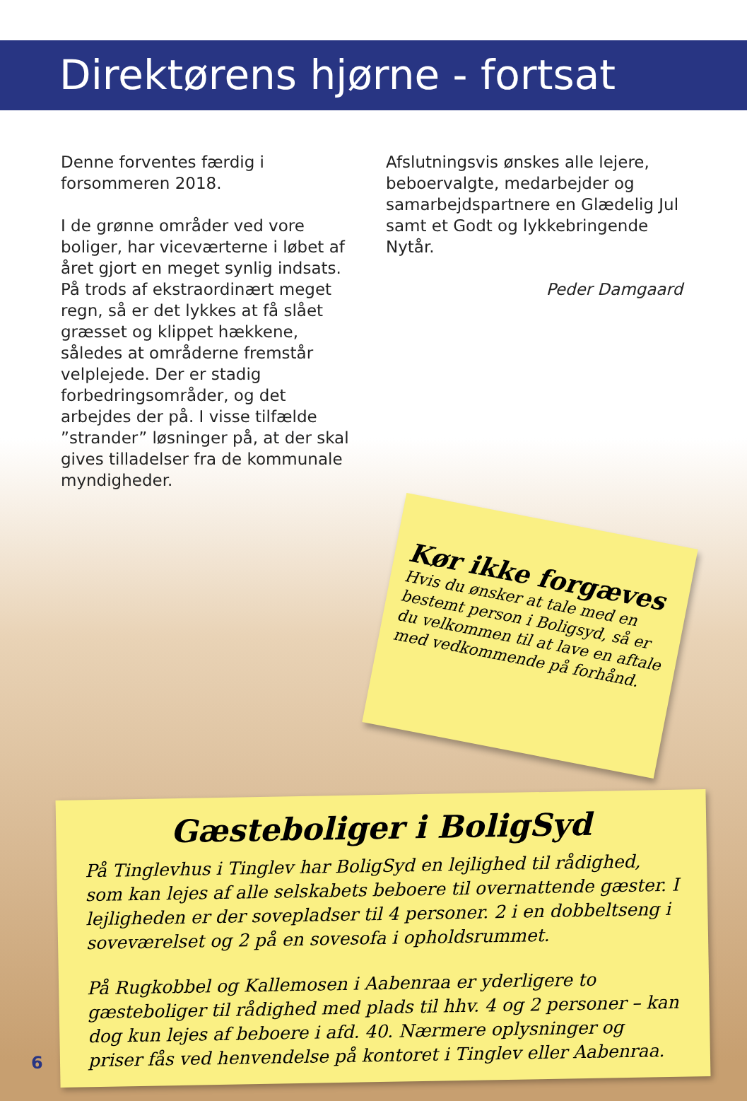Direktørens hjørne - fortsat
Denne forventes færdig i forsommeren 2018.
I de grønne områder ved vore boliger, har viceværterne i løbet af året gjort en meget synlig indsats. På trods af ekstra­ordinært meget regn, så er det lykkes at få slået græsset og klippet hækkene, således at områderne fremstår velplejede. Der er stadig forbedringsområder, og det arbejdes der på. I visse tilfælde ”strander” løsninger på, at der skal gives tilladelser fra de kommunale myndigheder.
Afslutningsvis ønskes alle lejere, beboervalgte, medarbejder og samarbejdspartnere en Glædelig Jul samt et Godt og lykkebringende Nytår.
Peder Damgaard
Kør ikke forgæves
Hvis du ønsker at tale med en bestemt person i Boligsyd, så er du velkommen til at lave en aftale med vedkommende på forhånd.
Gæsteboliger i BoligSyd
På Tinglevhus i Tinglev har BoligSyd en lejlighed til rådighed, som kan lejes af alle selskabets beboere til overnattende gæster. I lejligheden er der sovepladser til 4 personer. 2 i en dobbeltseng i soveværelset og 2 på en sovesofa i opholdsrummet.
På Rugkobbel og Kallemosen i Aabenraa er yderligere to gæsteboliger til rådighed med plads til hhv. 4 og 2 personer – kan dog kun lejes af beboere i afd. 40. Nærmere oplysninger og priser fås ved henvendelse på kontoret i Tinglev eller Aabenraa.
6